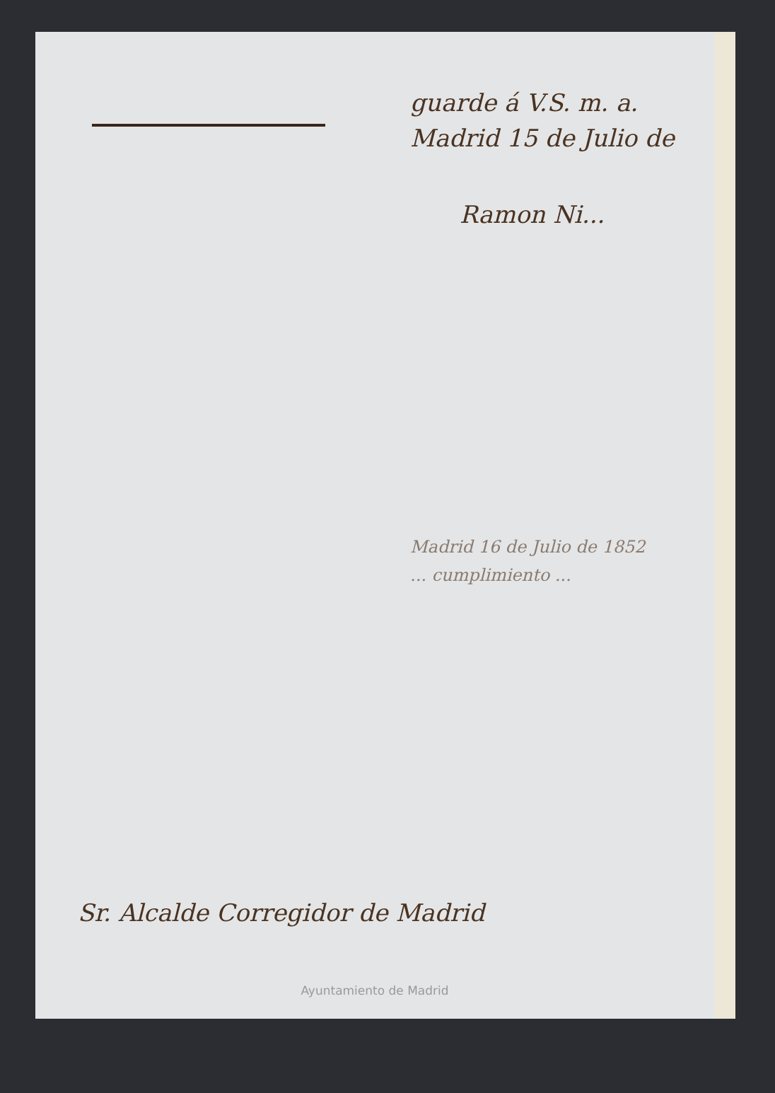guarde á V.S. m. a.
Madrid 15 de Julio de
Ramon Ni...
Madrid 16 de Julio de 1852
... cumplimiento ...
Sr. Alcalde Corregidor de Madrid
Ayuntamiento de Madrid